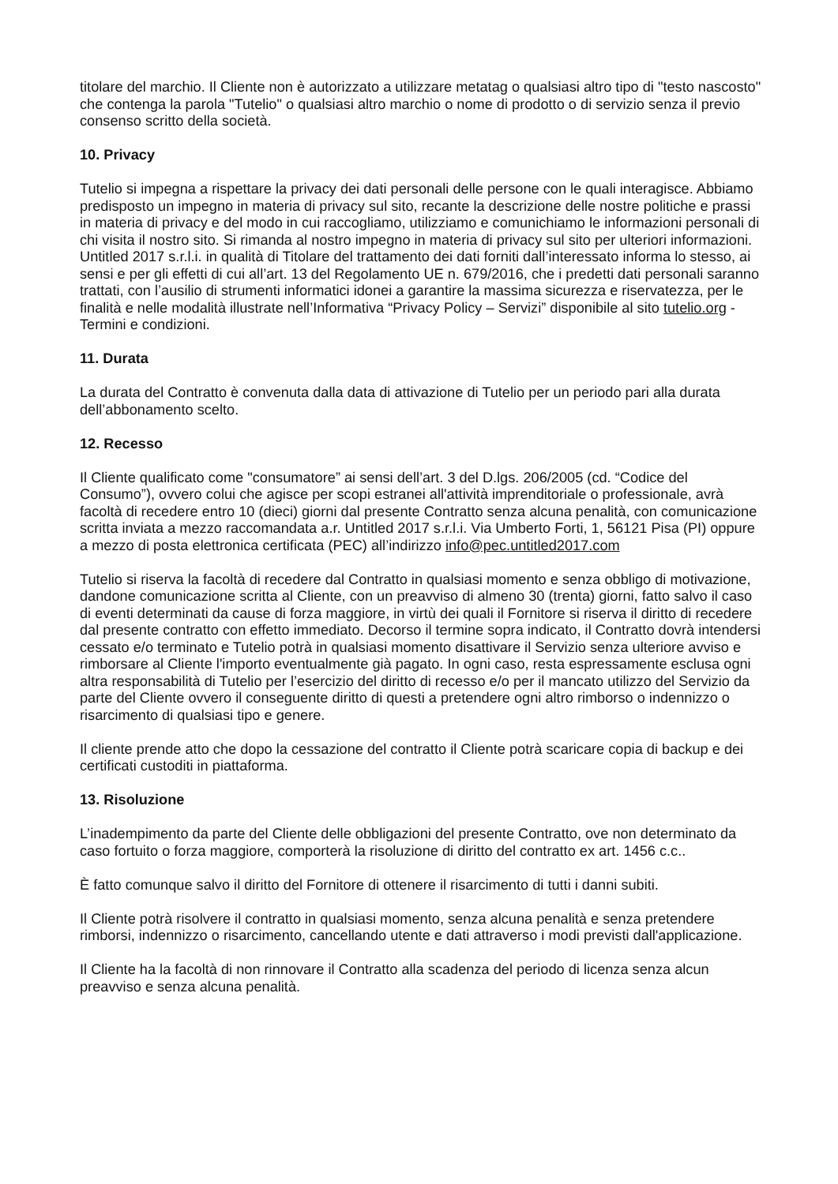titolare del marchio. Il Cliente non è autorizzato a utilizzare metatag o qualsiasi altro tipo di "testo nascosto" che contenga la parola "Tutelio" o qualsiasi altro marchio o nome di prodotto o di servizio senza il previo consenso scritto della società.
10. Privacy
Tutelio si impegna a rispettare la privacy dei dati personali delle persone con le quali interagisce. Abbiamo predisposto un impegno in materia di privacy sul sito, recante la descrizione delle nostre politiche e prassi in materia di privacy e del modo in cui raccogliamo, utilizziamo e comunichiamo le informazioni personali di chi visita il nostro sito. Si rimanda al nostro impegno in materia di privacy sul sito per ulteriori informazioni.
Untitled 2017 s.r.l.i. in qualità di Titolare del trattamento dei dati forniti dall’interessato informa lo stesso, ai sensi e per gli effetti di cui all’art. 13 del Regolamento UE n. 679/2016, che i predetti dati personali saranno trattati, con l’ausilio di strumenti informatici idonei a garantire la massima sicurezza e riservatezza, per le finalità e nelle modalità illustrate nell’Informativa “Privacy Policy – Servizi” disponibile al sito tutelio.org - Termini e condizioni.
11. Durata
La durata del Contratto è convenuta dalla data di attivazione di Tutelio per un periodo pari alla durata dell’abbonamento scelto.
12. Recesso
Il Cliente qualificato come "consumatore” ai sensi dell’art. 3 del D.lgs. 206/2005 (cd. “Codice del Consumo”), ovvero colui che agisce per scopi estranei all'attività imprenditoriale o professionale, avrà facoltà di recedere entro 10 (dieci) giorni dal presente Contratto senza alcuna penalità, con comunicazione scritta inviata a mezzo raccomandata a.r. Untitled 2017 s.r.l.i. Via Umberto Forti, 1, 56121 Pisa (PI) oppure a mezzo di posta elettronica certificata (PEC) all’indirizzo info@pec.untitled2017.com
Tutelio si riserva la facoltà di recedere dal Contratto in qualsiasi momento e senza obbligo di motivazione, dandone comunicazione scritta al Cliente, con un preavviso di almeno 30 (trenta) giorni, fatto salvo il caso di eventi determinati da cause di forza maggiore, in virtù dei quali il Fornitore si riserva il diritto di recedere dal presente contratto con effetto immediato. Decorso il termine sopra indicato, il Contratto dovrà intendersi cessato e/o terminato e Tutelio potrà in qualsiasi momento disattivare il Servizio senza ulteriore avviso e rimborsare al Cliente l'importo eventualmente già pagato. In ogni caso, resta espressamente esclusa ogni altra responsabilità di Tutelio per l’esercizio del diritto di recesso e/o per il mancato utilizzo del Servizio da parte del Cliente ovvero il conseguente diritto di questi a pretendere ogni altro rimborso o indennizzo o risarcimento di qualsiasi tipo e genere.
Il cliente prende atto che dopo la cessazione del contratto il Cliente potrà scaricare copia di backup e dei certificati custoditi in piattaforma.
13. Risoluzione
L’inadempimento da parte del Cliente delle obbligazioni del presente Contratto, ove non determinato da caso fortuito o forza maggiore, comporterà la risoluzione di diritto del contratto ex art. 1456 c.c..
È fatto comunque salvo il diritto del Fornitore di ottenere il risarcimento di tutti i danni subiti.
Il Cliente potrà risolvere il contratto in qualsiasi momento, senza alcuna penalità e senza pretendere rimborsi, indennizzo o risarcimento, cancellando utente e dati attraverso i modi previsti dall'applicazione.
Il Cliente ha la facoltà di non rinnovare il Contratto alla scadenza del periodo di licenza senza alcun preavviso e senza alcuna penalità.